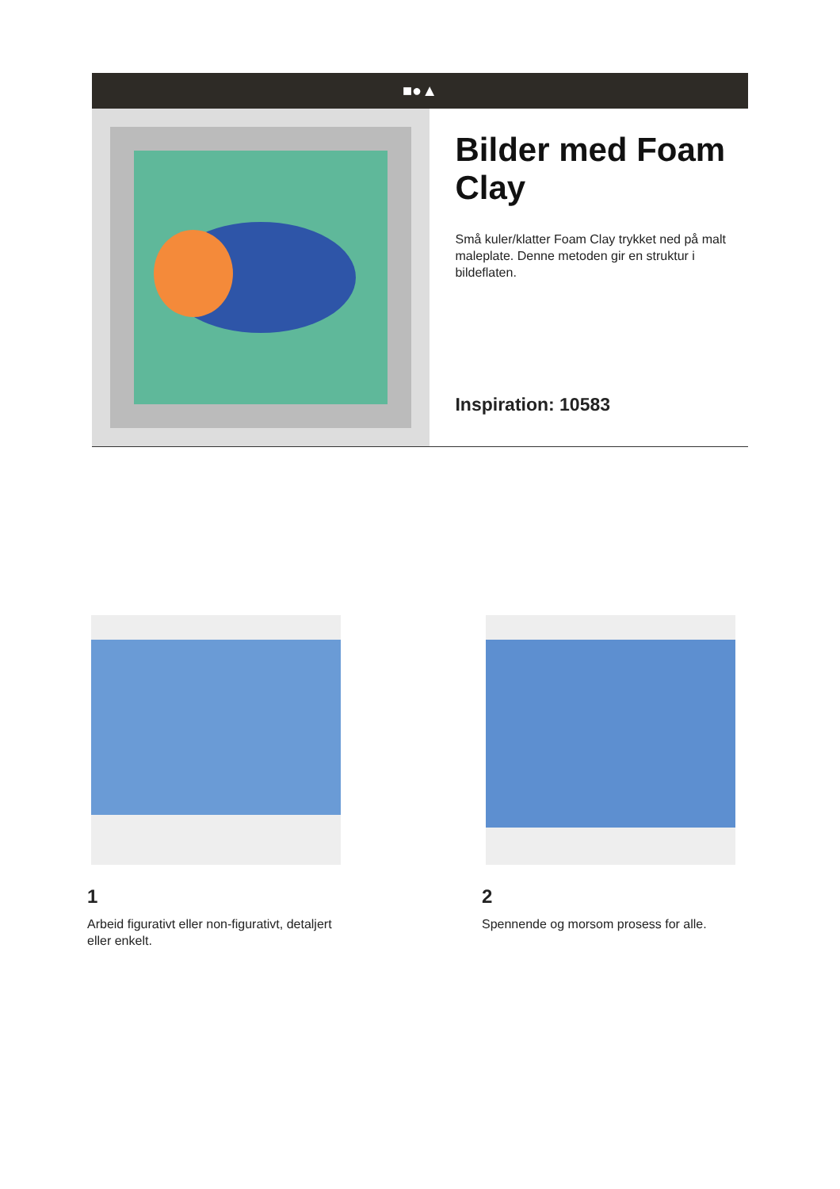■●▲
Bilder med Foam Clay
Små kuler/klatter Foam Clay trykket ned på malt maleplate. Denne metoden gir en struktur i bildeflaten.
Inspiration: 10583
1
Arbeid figurativt eller non-figurativt, detaljert eller enkelt.
2
Spennende og morsom prosess for alle.